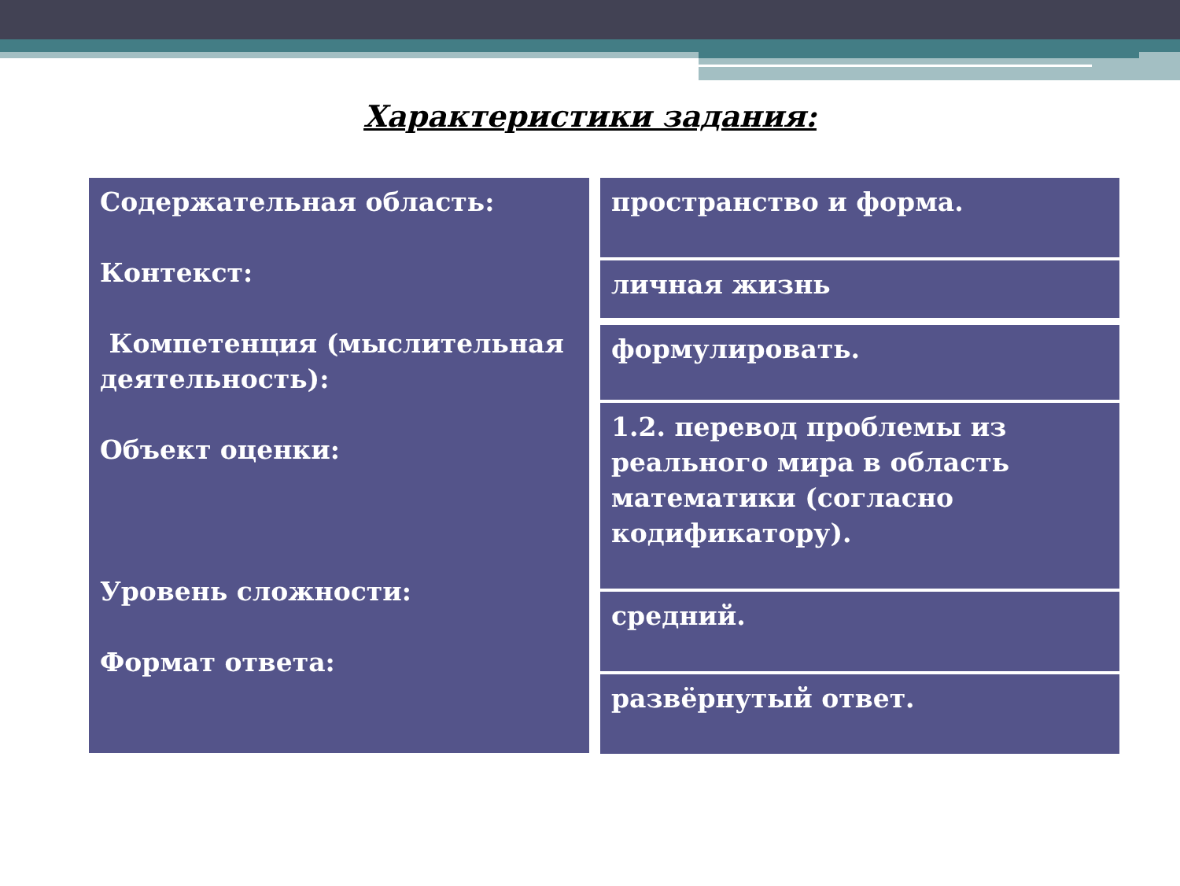Характеристики задания:
Содержательная область:
Контекст:
Компетенция (мыслительная деятельность):
Объект оценки:
Уровень сложности:
Формат ответа:
пространство и форма.
личная жизнь
формулировать.
1.2. перевод проблемы из реального мира в область математики (согласно кодификатору).
средний.
развёрнутый ответ.